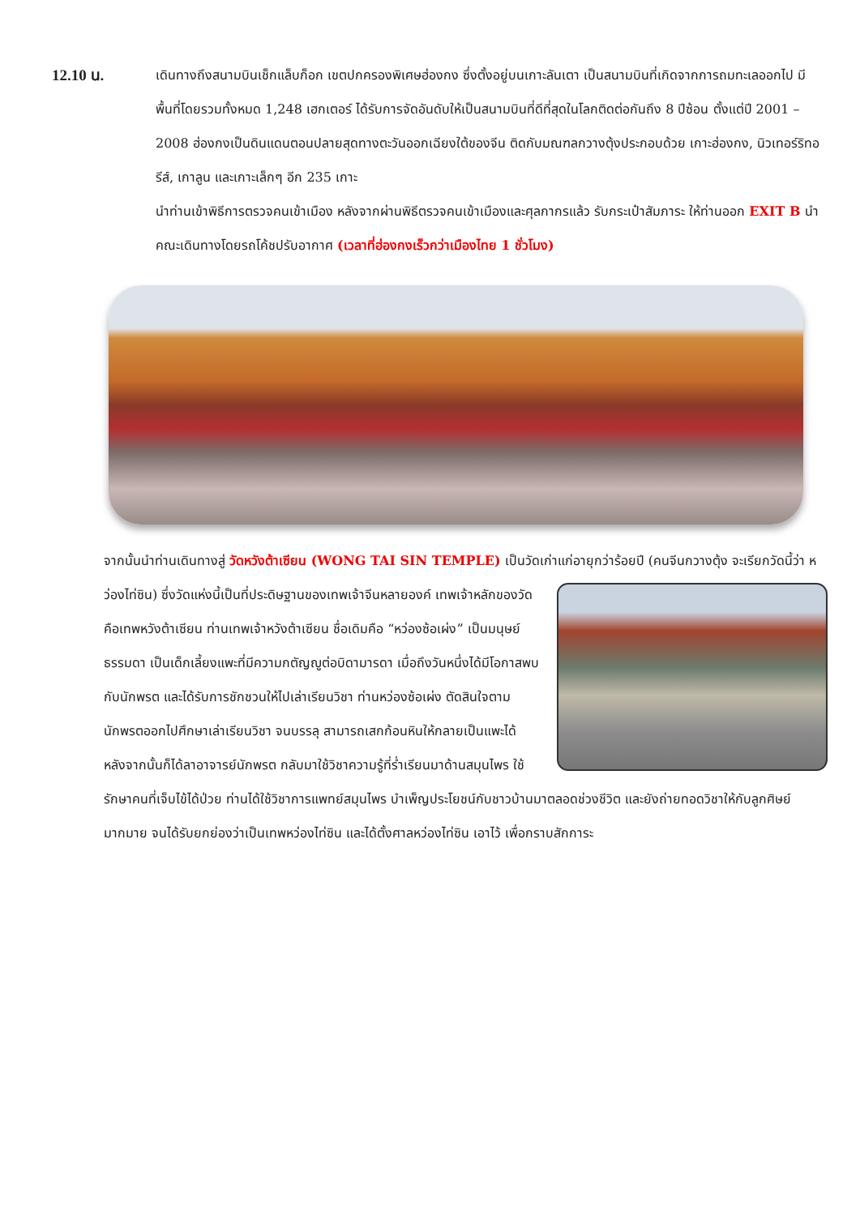12.10 น.
เดินทางถึงสนามบินเช็กแล็บก็อก เขตปกครองพิเศษฮ่องกง ซึ่งตั้งอยู่บนเกาะลันเตา เป็นสนามบินที่เกิดจากการถมทะเลออกไป มีพื้นที่โดยรวมทั้งหมด 1,248 เฮกเตอร์ ได้รับการจัดอันดับให้เป็นสนามบินที่ดีที่สุดในโลกติดต่อกันถึง 8 ปีซ้อน ตั้งแต่ปี 2001 – 2008 ฮ่องกงเป็นดินแดนตอนปลายสุดทางตะวันออกเฉียงใต้ของจีน ติดกับมณฑลกวางตุ้งประกอบด้วย เกาะฮ่องกง, นิวเทอร์ริทอรีส์, เกาลูน และเกาะเล็กๆ อีก 235 เกาะ
นำท่านเข้าพิธีการตรวจคนเข้าเมือง หลังจากผ่านพิธีตรวจคนเข้าเมืองและศุลกากรแล้ว รับกระเป๋าสัมภาระ ให้ท่านออก EXIT B นำคณะเดินทางโดยรถโค้ชปรับอากาศ (เวลาที่ฮ่องกงเร็วกว่าเมืองไทย 1 ชั่วโมง)
จากนั้นนำท่านเดินทางสู่ วัดหวังต้าเซียน (WONG TAI SIN TEMPLE) เป็นวัดเก่าแก่อายุกว่าร้อยปี (คนจีนกวางตุ้ง จะ
เรียกวัดนี้ว่า หว่องไท่ซิน) ซึ่งวัดแห่งนี้เป็นที่ประดิษฐานของเทพเจ้าจีนหลายองค์ เทพเจ้าหลักของวัดคือเทพหวังต้าเซียน ท่านเทพเจ้าหวังต้าเซียน ชื่อเดิมคือ “หว่องซ้อเผ่ง” เป็นมนุษย์ธรรมดา เป็นเด็กเลี้ยงแพะที่มีความกตัญญูต่อบิดามารดา เมื่อถึงวันหนึ่งได้มีโอกาสพบกับนักพรต และได้รับการชักชวนให้ไปเล่าเรียนวิชา ท่านหว่องซ้อเผ่ง ตัดสินใจตามนักพรตออกไปศึกษาเล่าเรียนวิชา จนบรรลุ สามารถเสกก้อนหินให้กลายเป็นแพะได้ หลังจากนั้นก็ได้ลาอาจารย์นักพรต กลับมาใช้วิชาความรู้ที่ร่ำเรียนมาด้านสมุนไพร ใช้รักษาคนที่เจ็บไข้ได้ป่วย ท่านได้ใช้วิชาการแพทย์สมุนไพร บำเพ็ญประโยชน์กับชาวบ้านมาตลอดช่วงชีวิต และยังถ่ายทอดวิชาให้กับลูกศิษย์มากมาย จนได้รับยกย่องว่าเป็นเทพหว่องไท่ซิน และได้ตั้งศาลหว่องไท่ซิน เอาไว้ เพื่อกราบสักการะ